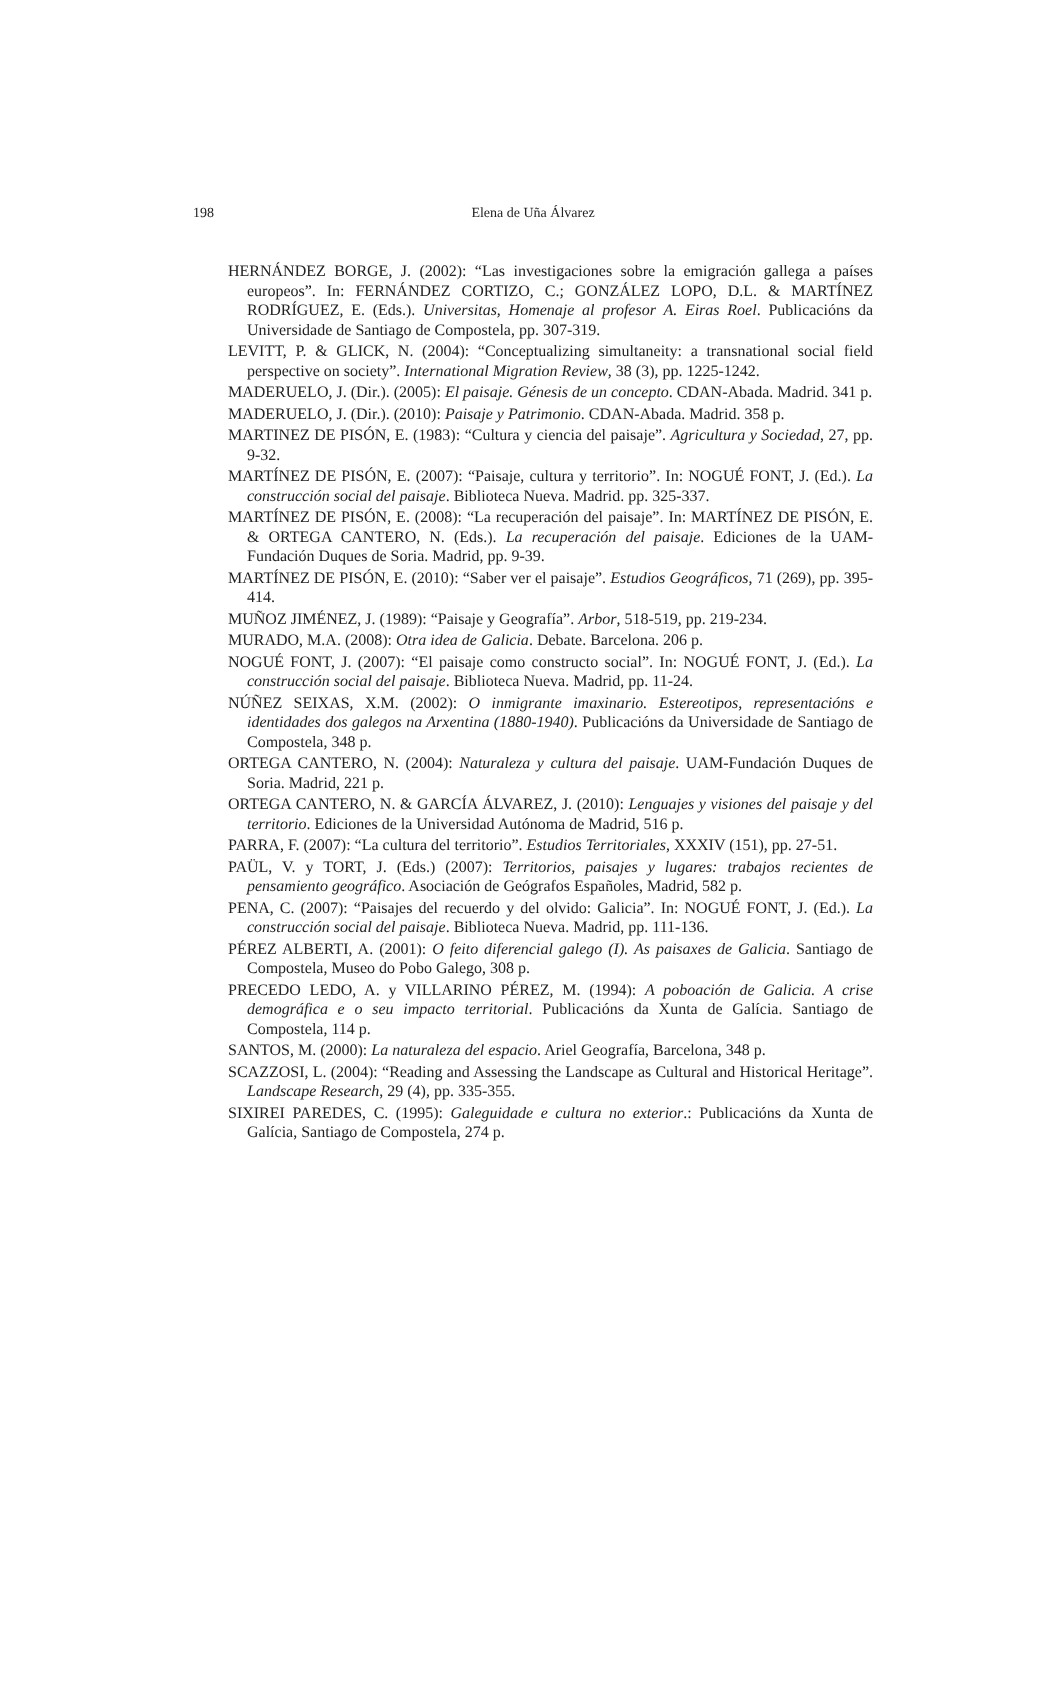198 Elena de Uña Álvarez
HERNÁNDEZ BORGE, J. (2002): “Las investigaciones sobre la emigración gallega a países europeos”. In: FERNÁNDEZ CORTIZO, C.; GONZÁLEZ LOPO, D.L. & MARTÍNEZ RODRÍGUEZ, E. (Eds.). Universitas, Homenaje al profesor A. Eiras Roel. Publicacións da Universidade de Santiago de Compostela, pp. 307-319.
LEVITT, P. & GLICK, N. (2004): “Conceptualizing simultaneity: a transnational social field perspective on society”. International Migration Review, 38 (3), pp. 1225-1242.
MADERUELO, J. (Dir.). (2005): El paisaje. Génesis de un concepto. CDAN-Abada. Madrid. 341 p.
MADERUELO, J. (Dir.). (2010): Paisaje y Patrimonio. CDAN-Abada. Madrid. 358 p.
MARTINEZ DE PISÓN, E. (1983): “Cultura y ciencia del paisaje”. Agricultura y Sociedad, 27, pp. 9-32.
MARTÍNEZ DE PISÓN, E. (2007): “Paisaje, cultura y territorio”. In: NOGUÉ FONT, J. (Ed.). La construcción social del paisaje. Biblioteca Nueva. Madrid. pp. 325-337.
MARTÍNEZ DE PISÓN, E. (2008): “La recuperación del paisaje”. In: MARTÍNEZ DE PISÓN, E. & ORTEGA CANTERO, N. (Eds.). La recuperación del paisaje. Ediciones de la UAM-Fundación Duques de Soria. Madrid, pp. 9-39.
MARTÍNEZ DE PISÓN, E. (2010): “Saber ver el paisaje”. Estudios Geográficos, 71 (269), pp. 395-414.
MUÑOZ JIMÉNEZ, J. (1989): “Paisaje y Geografía”. Arbor, 518-519, pp. 219-234.
MURADO, M.A. (2008): Otra idea de Galicia. Debate. Barcelona. 206 p.
NOGUÉ FONT, J. (2007): “El paisaje como constructo social”. In: NOGUÉ FONT, J. (Ed.). La construcción social del paisaje. Biblioteca Nueva. Madrid, pp. 11-24.
NÚÑEZ SEIXAS, X.M. (2002): O inmigrante imaxinario. Estereotipos, representacións e identidades dos galegos na Arxentina (1880-1940). Publicacións da Universidade de Santiago de Compostela, 348 p.
ORTEGA CANTERO, N. (2004): Naturaleza y cultura del paisaje. UAM-Fundación Duques de Soria. Madrid, 221 p.
ORTEGA CANTERO, N. & GARCÍA ÁLVAREZ, J. (2010): Lenguajes y visiones del paisaje y del territorio. Ediciones de la Universidad Autónoma de Madrid, 516 p.
PARRA, F. (2007): “La cultura del territorio”. Estudios Territoriales, XXXIV (151), pp. 27-51.
PAÜL, V. y TORT, J. (Eds.) (2007): Territorios, paisajes y lugares: trabajos recientes de pensamiento geográfico. Asociación de Geógrafos Españoles, Madrid, 582 p.
PENA, C. (2007): “Paisajes del recuerdo y del olvido: Galicia”. In: NOGUÉ FONT, J. (Ed.). La construcción social del paisaje. Biblioteca Nueva. Madrid, pp. 111-136.
PÉREZ ALBERTI, A. (2001): O feito diferencial galego (I). As paisaxes de Galicia. Santiago de Compostela, Museo do Pobo Galego, 308 p.
PRECEDO LEDO, A. y VILLARINO PÉREZ, M. (1994): A poboación de Galicia. A crise demográfica e o seu impacto territorial. Publicacións da Xunta de Galícia. Santiago de Compostela, 114 p.
SANTOS, M. (2000): La naturaleza del espacio. Ariel Geografía, Barcelona, 348 p.
SCAZZOSI, L. (2004): “Reading and Assessing the Landscape as Cultural and Historical Heritage”. Landscape Research, 29 (4), pp. 335-355.
SIXIREI PAREDES, C. (1995): Galeguidade e cultura no exterior.: Publicacións da Xunta de Galícia, Santiago de Compostela, 274 p.